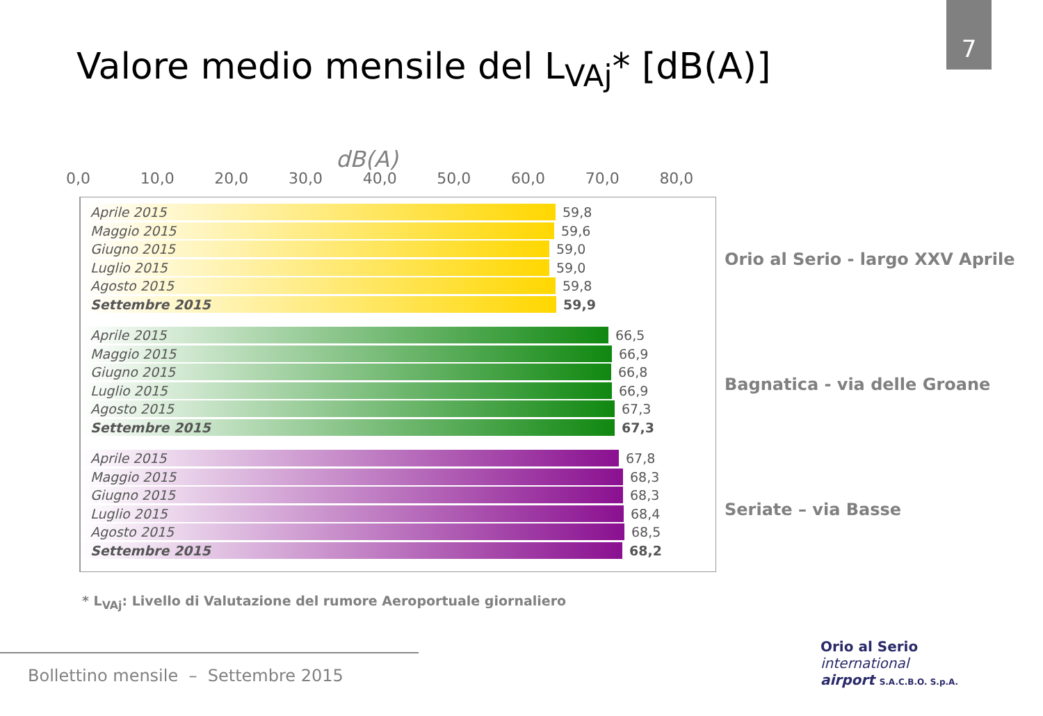7
Valore medio mensile del L<sub>VAj</sub>* [dB(A)]
dB(A)
0,0 10,0 20,0 30,0 40,0 50,0 60,0 70,0 80,0
Aprile 2015
59,8
Maggio 2015
59,6
Giugno 2015
59,0
Luglio 2015
59,0
Agosto 2015
59,8
Settembre 2015
59,9
Aprile 2015
66,5
Maggio 2015
66,9
Giugno 2015
66,8
Luglio 2015
66,9
Agosto 2015
67,3
Settembre 2015
67,3
Aprile 2015
67,8
Maggio 2015
68,3
Giugno 2015
68,3
Luglio 2015
68,4
Agosto 2015
68,5
Settembre 2015
68,2
Orio al Serio - largo XXV Aprile
Bagnatica - via delle Groane
Seriate – via Basse
* L<sub>VAj</sub>: Livello di Valutazione del rumore Aeroportuale giornaliero
Bollettino mensile – Settembre 2015
Orio al Serio
international
airport S.A.C.B.O. S.p.A.